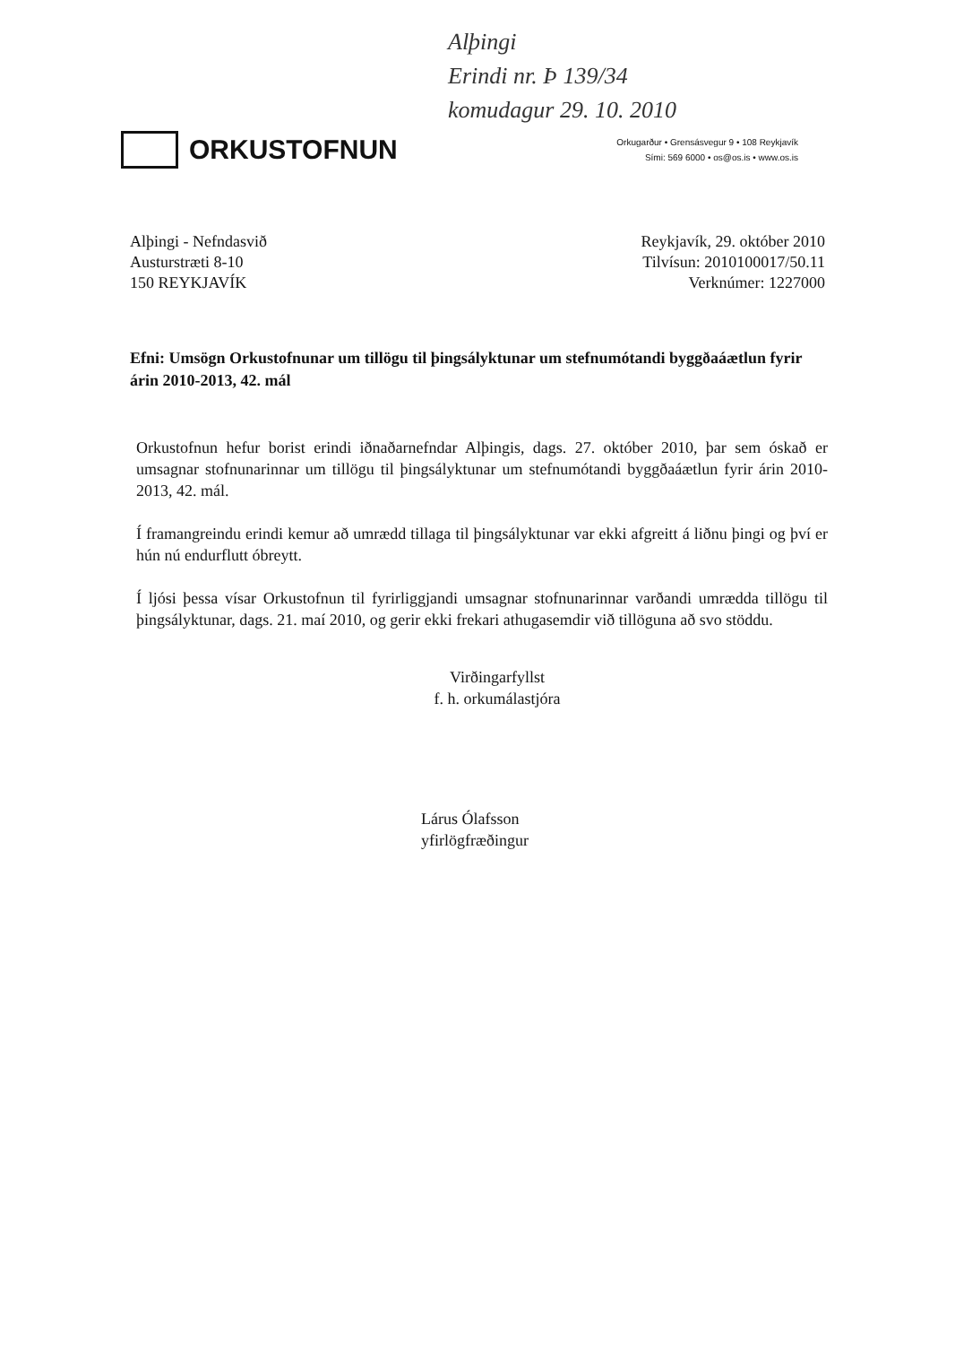Alþingi
Erindi nr. Þ 139/34
komudagur 29. 10. 2010
ORKUSTOFNUN
Orkugarður • Grensásvegur 9 • 108 Reykjavík
Sími: 569 6000 • os@os.is • www.os.is
Alþingi - Nefndasvið
Austurstræti 8-10
150 REYKJAVÍK
Reykjavík, 29. október 2010
Tilvísun: 2010100017/50.11
Verknúmer: 1227000
Efni: Umsögn Orkustofnunar um tillögu til þingsályktunar um stefnumótandi byggðaáætlun fyrir árin 2010-2013, 42. mál
Orkustofnun hefur borist erindi iðnaðarnefndar Alþingis, dags. 27. október 2010, þar sem óskað er umsagnar stofnunarinnar um tillögu til þingsályktunar um stefnumótandi byggðaáætlun fyrir árin 2010-2013, 42. mál.
Í framangreindu erindi kemur að umrædd tillaga til þingsályktunar var ekki afgreitt á liðnu þingi og því er hún nú endurflutt óbreytt.
Í ljósi þessa vísar Orkustofnun til fyrirliggjandi umsagnar stofnunarinnar varðandi umrædda tillögu til þingsályktunar, dags. 21. maí 2010, og gerir ekki frekari athugasemdir við tillöguna að svo stöddu.
Virðingarfyllst
f. h. orkumálastjóra
Lárus Ólafsson
yfirlögfræðingur